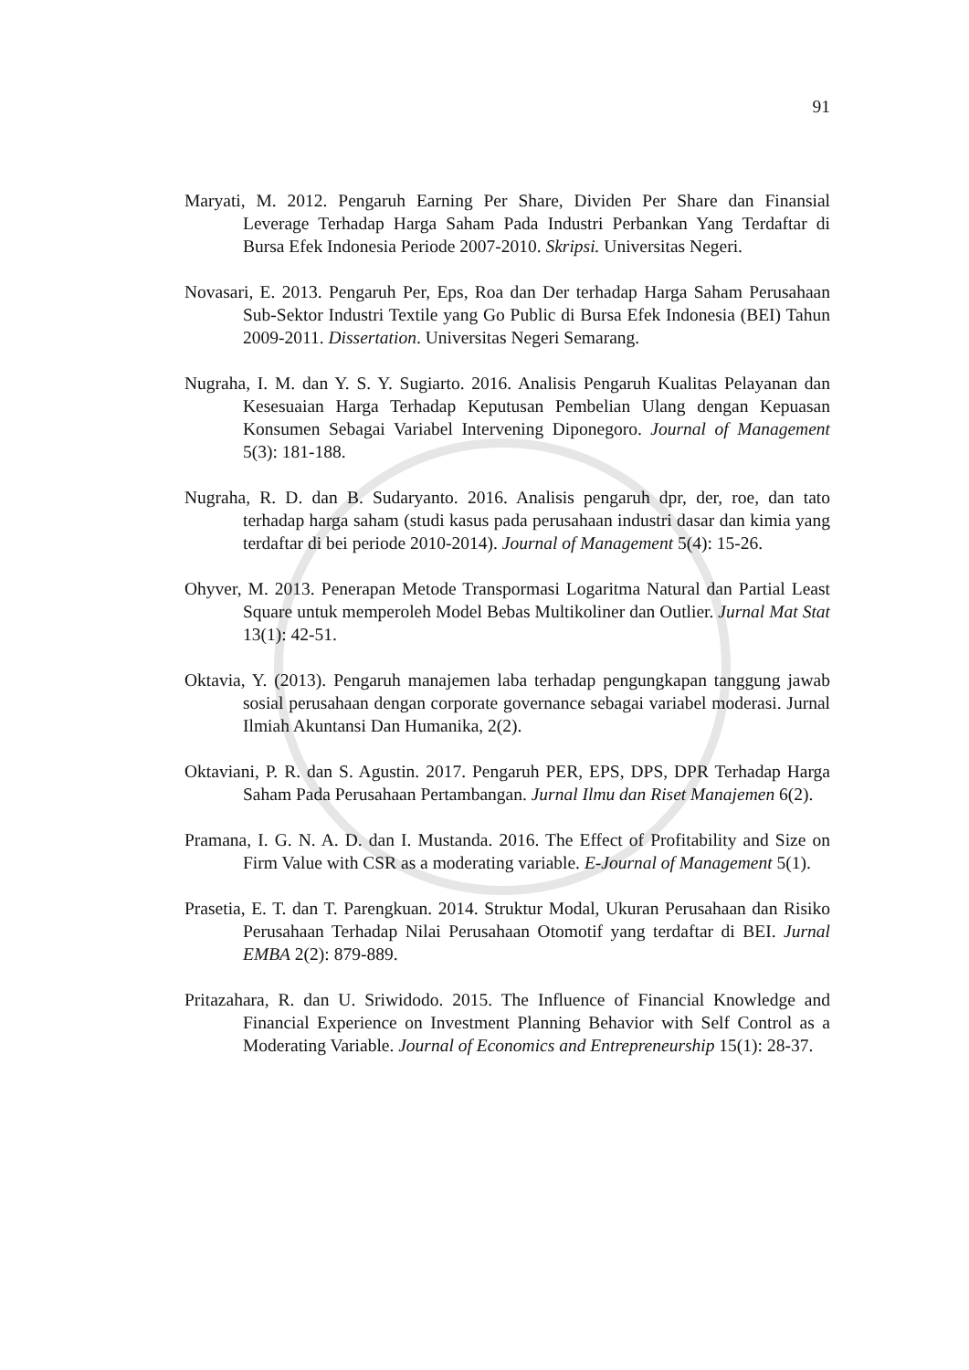91
Maryati, M. 2012. Pengaruh Earning Per Share, Dividen Per Share dan Finansial Leverage Terhadap Harga Saham Pada Industri Perbankan Yang Terdaftar di Bursa Efek Indonesia Periode 2007-2010. Skripsi. Universitas Negeri.
Novasari, E. 2013. Pengaruh Per, Eps, Roa dan Der terhadap Harga Saham Perusahaan Sub-Sektor Industri Textile yang Go Public di Bursa Efek Indonesia (BEI) Tahun 2009-2011. Dissertation. Universitas Negeri Semarang.
Nugraha, I. M. dan Y. S. Y. Sugiarto. 2016. Analisis Pengaruh Kualitas Pelayanan dan Kesesuaian Harga Terhadap Keputusan Pembelian Ulang dengan Kepuasan Konsumen Sebagai Variabel Intervening Diponegoro. Journal of Management 5(3): 181-188.
Nugraha, R. D. dan B. Sudaryanto. 2016. Analisis pengaruh dpr, der, roe, dan tato terhadap harga saham (studi kasus pada perusahaan industri dasar dan kimia yang terdaftar di bei periode 2010-2014). Journal of Management 5(4): 15-26.
Ohyver, M. 2013. Penerapan Metode Transpormasi Logaritma Natural dan Partial Least Square untuk memperoleh Model Bebas Multikoliner dan Outlier. Jurnal Mat Stat 13(1): 42-51.
Oktavia, Y. (2013). Pengaruh manajemen laba terhadap pengungkapan tanggung jawab sosial perusahaan dengan corporate governance sebagai variabel moderasi. Jurnal Ilmiah Akuntansi Dan Humanika, 2(2).
Oktaviani, P. R. dan S. Agustin. 2017. Pengaruh PER, EPS, DPS, DPR Terhadap Harga Saham Pada Perusahaan Pertambangan. Jurnal Ilmu dan Riset Manajemen 6(2).
Pramana, I. G. N. A. D. dan I. Mustanda. 2016. The Effect of Profitability and Size on Firm Value with CSR as a moderating variable. E-Journal of Management 5(1).
Prasetia, E. T. dan T. Parengkuan. 2014. Struktur Modal, Ukuran Perusahaan dan Risiko Perusahaan Terhadap Nilai Perusahaan Otomotif yang terdaftar di BEI. Jurnal EMBA 2(2): 879-889.
Pritazahara, R. dan U. Sriwidodo. 2015. The Influence of Financial Knowledge and Financial Experience on Investment Planning Behavior with Self Control as a Moderating Variable. Journal of Economics and Entrepreneurship 15(1): 28-37.